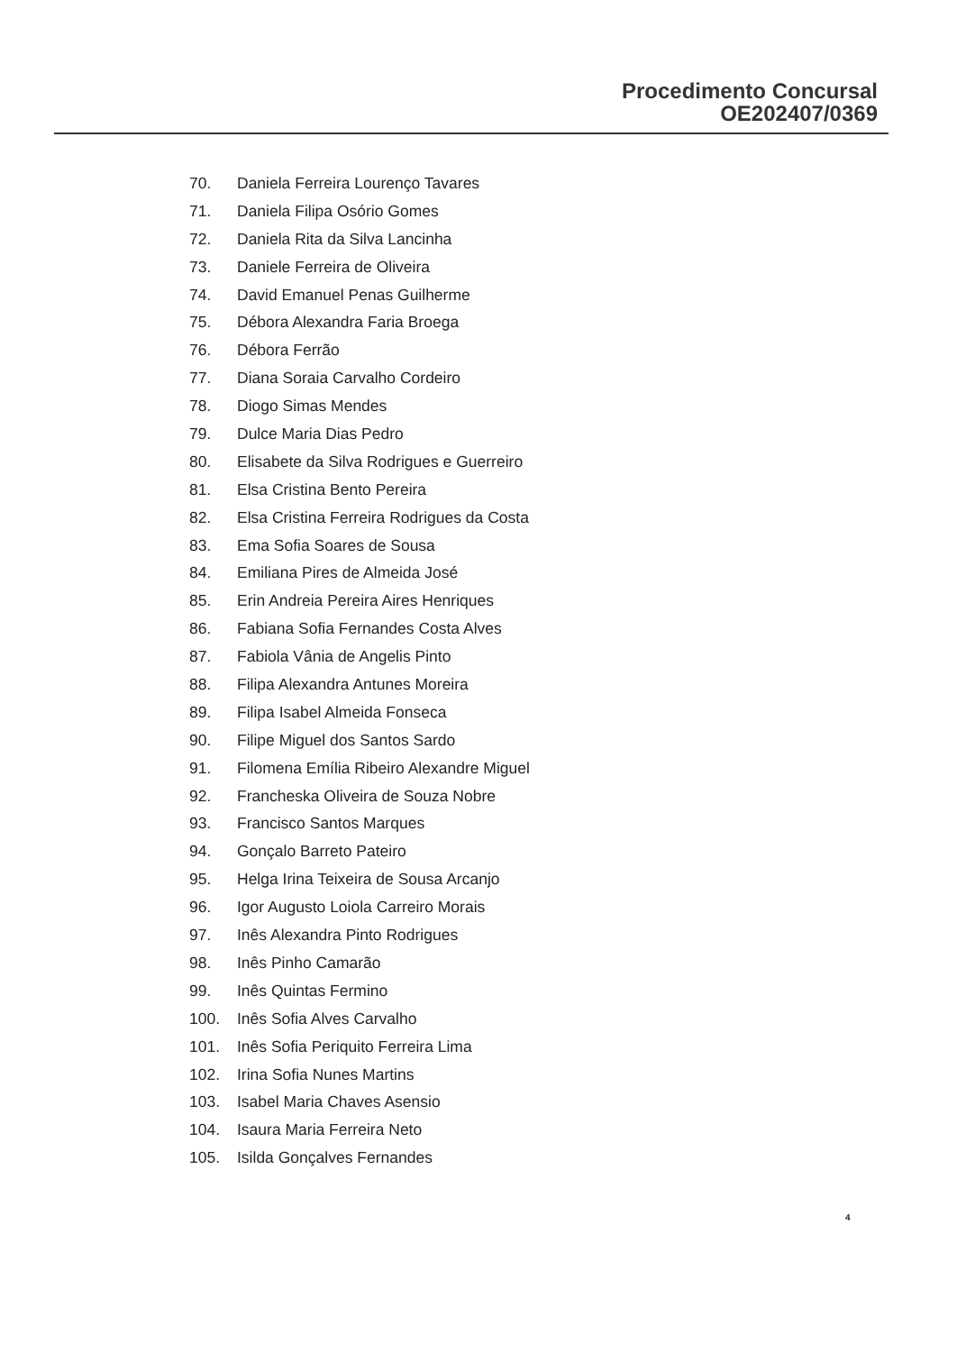Procedimento Concursal
OE202407/0369
70. Daniela Ferreira Lourenço Tavares
71. Daniela Filipa Osório Gomes
72. Daniela Rita da Silva Lancinha
73. Daniele Ferreira de Oliveira
74. David Emanuel Penas Guilherme
75. Débora Alexandra Faria Broega
76. Débora Ferrão
77. Diana Soraia Carvalho Cordeiro
78. Diogo Simas Mendes
79. Dulce Maria Dias Pedro
80. Elisabete da Silva Rodrigues e Guerreiro
81. Elsa Cristina Bento Pereira
82. Elsa Cristina Ferreira Rodrigues da Costa
83. Ema Sofia Soares de Sousa
84. Emiliana Pires de Almeida José
85. Erin Andreia Pereira Aires Henriques
86. Fabiana Sofia Fernandes Costa Alves
87. Fabiola Vânia de Angelis Pinto
88. Filipa Alexandra Antunes Moreira
89. Filipa Isabel Almeida Fonseca
90. Filipe Miguel dos Santos Sardo
91. Filomena Emília Ribeiro Alexandre Miguel
92. Francheska Oliveira de Souza Nobre
93. Francisco Santos Marques
94. Gonçalo Barreto Pateiro
95. Helga Irina Teixeira de Sousa Arcanjo
96. Igor Augusto Loiola Carreiro Morais
97. Inês Alexandra Pinto Rodrigues
98. Inês Pinho Camarão
99. Inês Quintas Fermino
100. Inês Sofia Alves Carvalho
101. Inês Sofia Periquito Ferreira Lima
102. Irina Sofia Nunes Martins
103. Isabel Maria Chaves Asensio
104. Isaura Maria Ferreira Neto
105. Isilda Gonçalves Fernandes
4